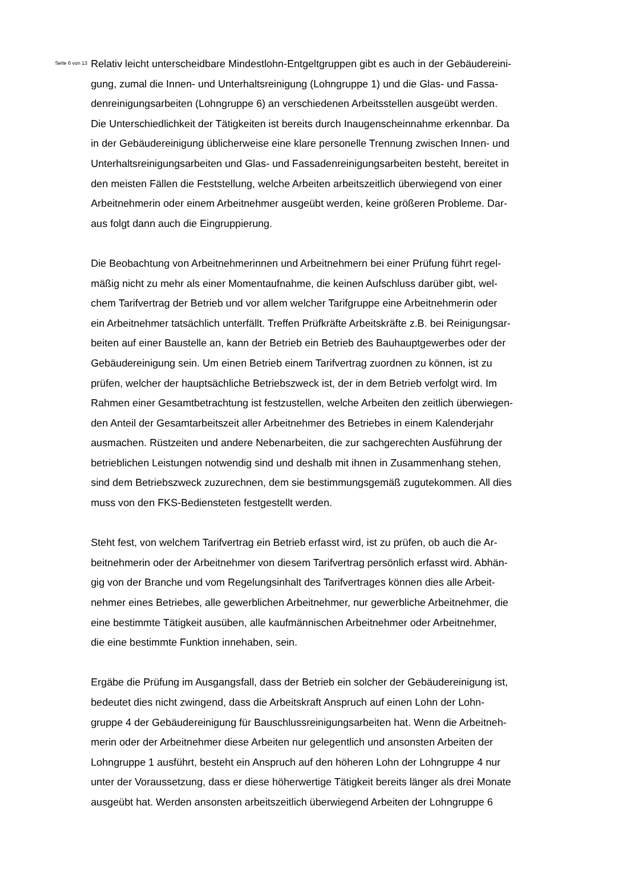Seite 6 von 13
Relativ leicht unterscheidbare Mindestlohn-Entgeltgruppen gibt es auch in der Gebäudereini-
gung, zumal die Innen- und Unterhaltsreinigung (Lohngruppe 1) und die Glas- und Fassa-
denreinigungsarbeiten (Lohngruppe 6) an verschiedenen Arbeitsstellen ausgeübt werden.
Die Unterschiedlichkeit der Tätigkeiten ist bereits durch Inaugenscheinnahme erkennbar. Da
in der Gebäudereinigung üblicherweise eine klare personelle Trennung zwischen Innen- und
Unterhaltsreinigungsarbeiten und Glas- und Fassadenreinigungsarbeiten besteht, bereitet in
den meisten Fällen die Feststellung, welche Arbeiten arbeitszeitlich überwiegend von einer
Arbeitnehmerin oder einem Arbeitnehmer ausgeübt werden, keine größeren Probleme. Dar-
aus folgt dann auch die Eingruppierung.
Die Beobachtung von Arbeitnehmerinnen und Arbeitnehmern bei einer Prüfung führt regel-
mäßig nicht zu mehr als einer Momentaufnahme, die keinen Aufschluss darüber gibt, wel-
chem Tarifvertrag der Betrieb und vor allem welcher Tarifgruppe eine Arbeitnehmerin oder
ein Arbeitnehmer tatsächlich unterfällt. Treffen Prüfkräfte Arbeitskräfte z.B. bei Reinigungsar-
beiten auf einer Baustelle an, kann der Betrieb ein Betrieb des Bauhauptgewerbes oder der
Gebäudereinigung sein. Um einen Betrieb einem Tarifvertrag zuordnen zu können, ist zu
prüfen, welcher der hauptsächliche Betriebszweck ist, der in dem Betrieb verfolgt wird. Im
Rahmen einer Gesamtbetrachtung ist festzustellen, welche Arbeiten den zeitlich überwiegen-
den Anteil der Gesamtarbeitszeit aller Arbeitnehmer des Betriebes in einem Kalenderjahr
ausmachen. Rüstzeiten und andere Nebenarbeiten, die zur sachgerechten Ausführung der
betrieblichen Leistungen notwendig sind und deshalb mit ihnen in Zusammenhang stehen,
sind dem Betriebszweck zuzurechnen, dem sie bestimmungsgemäß zugutekommen. All dies
muss von den FKS-Bediensteten festgestellt werden.
Steht fest, von welchem Tarifvertrag ein Betrieb erfasst wird, ist zu prüfen, ob auch die Ar-
beitnehmerin oder der Arbeitnehmer von diesem Tarifvertrag persönlich erfasst wird. Abhän-
gig von der Branche und vom Regelungsinhalt des Tarifvertrages können dies alle Arbeit-
nehmer eines Betriebes, alle gewerblichen Arbeitnehmer, nur gewerbliche Arbeitnehmer, die
eine bestimmte Tätigkeit ausüben, alle kaufmännischen Arbeitnehmer oder Arbeitnehmer,
die eine bestimmte Funktion innehaben, sein.
Ergäbe die Prüfung im Ausgangsfall, dass der Betrieb ein solcher der Gebäudereinigung ist,
bedeutet dies nicht zwingend, dass die Arbeitskraft Anspruch auf einen Lohn der Lohn-
gruppe 4 der Gebäudereinigung für Bauschlussreinigungsarbeiten hat. Wenn die Arbeitneh-
merin oder der Arbeitnehmer diese Arbeiten nur gelegentlich und ansonsten Arbeiten der
Lohngruppe 1 ausführt, besteht ein Anspruch auf den höheren Lohn der Lohngruppe 4 nur
unter der Voraussetzung, dass er diese höherwertige Tätigkeit bereits länger als drei Monate
ausgeübt hat. Werden ansonsten arbeitszeitlich überwiegend Arbeiten der Lohngruppe 6